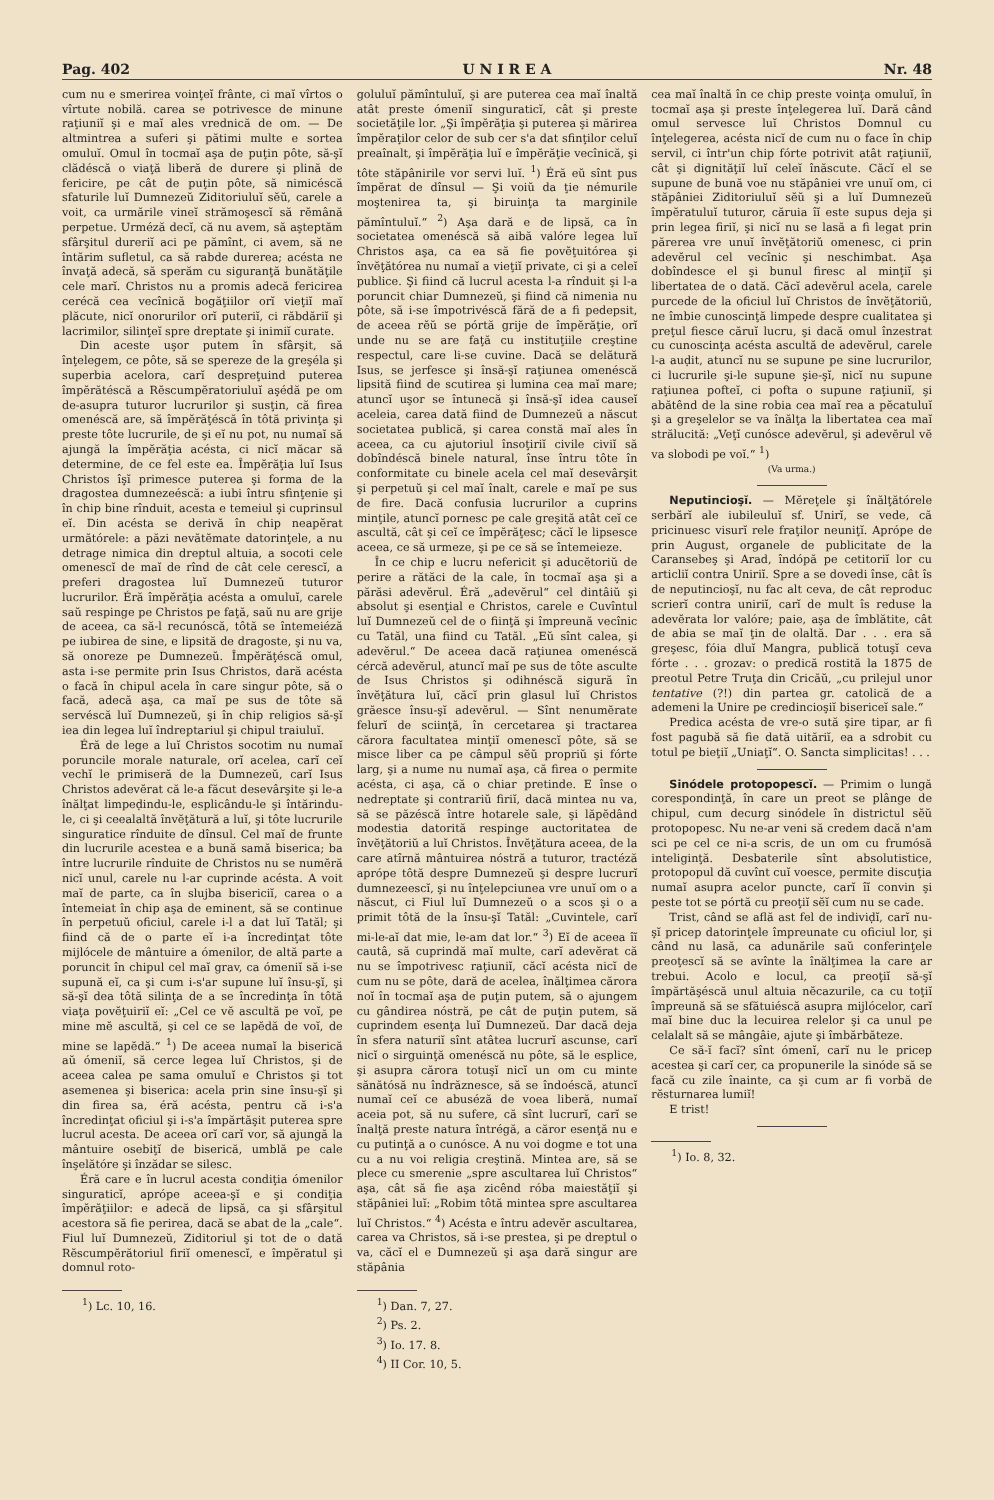Pag. 402 U N I R E A Nr. 48
cum nu e smerirea voinţeĭ frânte, ci maĭ vîrtos o vîrtute nobilă. carea se potrivesce de minune raţiuniĭ şi e maĭ ales vrednică de om. — De altmintrea a suferi şi pătimi multe e sortea omuluĭ. Omul în tocmaĭ aşa de puţin pôte, să-şĭ clădéscă o viaţă liberă de durere şi plină de fericire, pe cât de puţin pôte, să nimicéscă sfaturile luĭ Dumnezeŭ Ziditoriuluĭ sĕŭ, carele a voit, ca urmările vineĭ strămoşescĭ să rĕmână perpetue. Urméză decĭ, că nu avem, să aşteptăm sfârşitul dureriĭ aci pe pămînt, ci avem, să ne întărim sufletul, ca să rabde durerea; acésta ne învaţă adecă, să sperăm cu siguranţă bunătăţile cele marĭ. Christos nu a promis adecă fericirea cerécă cea vecînică bogăţiilor orĭ vieţiĭ maĭ plăcute, nicĭ onorurilor orĭ puteriĭ, ci răbdăriĭ şi lacrimilor, silinţeĭ spre dreptate şi inimiĭ curate.
Din aceste uşor putem în sfârşit, să înţelegem, ce pôte, să se spereze de la greşéla şi superbia acelora, carĭ despreţuind puterea împĕrătéscă a Rĕscumpĕratoriuluĭ aşédă pe om de-asupra tuturor lucrurilor şi susţin, că firea omenéscă are, să împĕrăţéscă în tôtă privinţa şi preste tôte lucrurile, de şi eĭ nu pot, nu numaĭ să ajungă la împĕrăţia acésta, ci nicĭ măcar să determine, de ce fel este ea. Împĕrăţia luĭ Isus Christos îşĭ primesce puterea şi forma de la dragostea dumnezeéscă: a iubi întru sfinţenie şi în chip bine rînduit, acesta e temeiul şi cuprinsul eĭ. Din acésta se derivă în chip neapĕrat următórele: a păzi nevătĕmate datorinţele, a nu detrage nimica din dreptul altuia, a socoti cele omenescĭ de maĭ de rînd de cât cele cerescĭ, a preferi dragostea luĭ Dumnezeŭ tuturor lucrurilor. Éră împĕrăţia acésta a omuluĭ, carele saŭ respinge pe Christos pe faţă, saŭ nu are grije de aceea, ca să-l recunóscă, tôtă se întemeiéză pe iubirea de sine, e lipsită de dragoste, şi nu va, să onoreze pe Dumnezeŭ. Împĕrăţéscă omul, asta i-se permite prin Isus Christos, dară acésta o facă în chipul acela în care singur pôte, să o facă, adecă aşa, ca maĭ pe sus de tôte să servéscă luĭ Dumnezeŭ, şi în chip religios să-şĭ iea din legea luĭ îndreptariul şi chipul traiuluĭ.
Éră de lege a luĭ Christos socotim nu numaĭ poruncile morale naturale, orĭ acelea, carĭ ceĭ vechĭ le primiseră de la Dumnezeŭ, carĭ Isus Christos adevĕrat că le-a făcut desevârşite şi le-a înălţat limpeḍindu-le, esplicându-le şi întărindu-le, ci şi ceealaltă învĕţătură a luĭ, şi tôte lucrurile singuratice rînduite de dînsul. Cel maĭ de frunte din lucrurile acestea e a bună samă biserica; ba între lucrurile rînduite de Christos nu se numĕră nicĭ unul, carele nu l-ar cuprinde acésta. A voit maĭ de parte, ca în slujba bisericiĭ, carea o a întemeiat în chip aşa de eminent, să se continue în perpetuŭ oficiul, carele i-l a dat luĭ Tatăl; şi fiind că de o parte eĭ i-a încredinţat tôte mijlócele de mântuire a ómenilor, de altă parte a poruncit în chipul cel maĭ grav, ca ómeniĭ să i-se supună eĭ, ca şi cum i-s'ar supune luĭ însu-şĭ, şi să-şĭ dea tôtă silinţa de a se încredinţa în tôtă viaţa povĕţuiriĭ eĭ: „Cel ce vĕ ascultă pe voĭ, pe mine mĕ ascultă, şi cel ce se lapĕdă de voĭ, de mine se lapĕdă.“ <sup>1</sup>) De aceea numaĭ la biserică aŭ ómeniĭ, să cerce legea luĭ Christos, şi de aceea calea pe sama omuluĭ e Christos şi tot asemenea şi biserica: acela prin sine însu-şĭ şi din firea sa, éră acésta, pentru că i-s'a încredinţat oficiul şi i-s'a împărtăşit puterea spre lucrul acesta. De aceea orĭ carĭ vor, să ajungă la mântuire osebiţĭ de biserică, umblă pe cale înşelătóre şi înzădar se silesc.
Éră care e în lucrul acesta condiţia ómenilor singuraticĭ, aprópe aceea-şĭ e şi condiţia împĕrăţiilor: e adecă de lipsă, ca şi sfârşitul acestora să fie perirea, dacă se abat de la „cale“. Fiul luĭ Dumnezeŭ, Ziditoriul şi tot de o dată Rĕscumpĕrătoriul firiĭ omenescĭ, e împĕratul şi domnul roto-
<sup>1</sup>) Lc. 10, 16.
goluluĭ pămîntuluĭ, şi are puterea cea maĭ înaltă atât preste ómeniĭ singuraticĭ, cât şi preste societăţile lor. „Şi împĕrăţia şi puterea şi mărirea împĕraţilor celor de sub cer s'a dat sfinţilor celuĭ preaînalt, şi împĕrăţia luĭ e împĕrăţie vecînică, şi tôte stăpânirile vor servi luĭ. <sup>1</sup>) Éră eŭ sînt pus împĕrat de dînsul — Şi voiŭ da ţie némurile moştenirea ta, şi biruinţa ta marginile pămîntuluĭ.“ <sup>2</sup>) Aşa dară e de lipsă, ca în societatea omenéscă să aibă valóre legea luĭ Christos aşa, ca ea să fie povĕţuitórea şi învĕţătórea nu numaĭ a vieţiĭ private, ci şi a celeĭ publice. Şi fiind că lucrul acesta l-a rînduit şi l-a poruncit chiar Dumnezeŭ, şi fiind că nimenia nu pôte, să i-se împotrivéscă fără de a fi pedepsit, de aceea rĕŭ se pórtă grije de împĕrăţie, orĭ unde nu se are faţă cu instituţiile creştine respectul, care li-se cuvine. Dacă se delătură Isus, se jerfesce şi însă-şĭ raţiunea omenéscă lipsită fiind de scutirea şi lumina cea maĭ mare; atuncĭ uşor se întunecă şi însă-şĭ idea causeĭ aceleia, carea dată fiind de Dumnezeŭ a născut societatea publică, şi carea constă maĭ ales în aceea, ca cu ajutoriul însoţiriĭ civile civiĭ să dobîndéscă binele natural, înse întru tôte în conformitate cu binele acela cel maĭ desevârşit şi perpetuŭ şi cel maĭ înalt, carele e maĭ pe sus de fire. Dacă confusia lucrurilor a cuprins minţile, atuncĭ pornesc pe cale greşită atât ceĭ ce ascultă, cât şi ceĭ ce împĕrăţesc; căcĭ le lipsesce aceea, ce să urmeze, şi pe ce să se întemeieze.
În ce chip e lucru nefericit şi aducĕtoriŭ de perire a rătăci de la cale, în tocmaĭ aşa şi a părăsi adevĕrul. Éră „adevĕrul“ cel dintâiŭ şi absolut şi esenţial e Christos, carele e Cuvîntul luĭ Dumnezeŭ cel de o fiinţă şi împreună vecînic cu Tatăl, una fiind cu Tatăl. „Eŭ sînt calea, şi adevĕrul.“ De aceea dacă raţiunea omenéscă cércă adevĕrul, atuncĭ maĭ pe sus de tôte asculte de Isus Christos şi odihnéscă sigură în învĕţătura luĭ, căcĭ prin glasul luĭ Christos grăesce însu-şĭ adevĕrul. — Sînt nenumĕrate felurĭ de sciinţă, în cercetarea şi tractarea cărora facultatea minţiĭ omenescĭ pôte, să se misce liber ca pe câmpul sĕŭ propriŭ şi fórte larg, şi a nume nu numaĭ aşa, că firea o permite acésta, ci aşa, că o chiar pretinde. E înse o nedreptate şi contrariŭ firiĭ, dacă mintea nu va, să se păzéscă între hotarele sale, şi lăpĕdând modestia datorită respinge auctoritatea de învĕţătoriŭ a luĭ Christos. Învĕţătura aceea, de la care atîrnă mântuirea nóstră a tuturor, tractéză aprópe tôtă despre Dumnezeŭ şi despre lucrurĭ dumnezeescĭ, şi nu înţelepciunea vre unuĭ om o a născut, ci Fiul luĭ Dumnezeŭ o a scos şi o a primit tôtă de la însu-şĭ Tatăl: „Cuvintele, carĭ mi-le-aĭ dat mie, le-am dat lor.“ <sup>3</sup>) Eĭ de aceea îĭ cautâ, să cuprindă maĭ multe, carĭ adevĕrat că nu se împotrivesc raţiuniĭ, căcĭ acésta nicĭ de cum nu se pôte, dară de acelea, înălţimea cărora noĭ în tocmaĭ aşa de puţin putem, să o ajungem cu gândirea nóstră, pe cât de puţin putem, să cuprindem esenţa luĭ Dumnezeŭ. Dar dacă deja în sfera naturiĭ sînt atâtea lucrurĭ ascunse, carĭ nicĭ o sirguinţă omenéscă nu pôte, să le esplice, şi asupra cărora totuşĭ nicĭ un om cu minte sănătósă nu îndrăznesce, să se îndoéscă, atuncĭ numaĭ ceĭ ce abuséză de voea liberă, numaĭ aceia pot, să nu sufere, că sînt lucrurĭ, carĭ se înalţă preste natura întrégă, a căror esenţă nu e cu putinţă a o cunósce. A nu voi dogme e tot una cu a nu voi religia creştină. Mintea are, să se plece cu smerenie „spre ascultarea luĭ Christos“ aşa, cât să fie aşa zicênd róba maiestăţiĭ şi stăpâniei luĭ: „Robim tôtă mintea spre ascultarea luĭ Christos.“ <sup>4</sup>) Acésta e întru adevĕr ascultarea, carea va Christos, să i-se prestea, şi pe dreptul o va, căcĭ el e Dumnezeŭ şi aşa dară singur are stăpânia
<sup>1</sup>) Dan. 7, 27.
<sup>2</sup>) Ps. 2.
<sup>3</sup>) Io. 17. 8.
<sup>4</sup>) II Cor. 10, 5.
cea maĭ înaltă în ce chip preste voinţa omuluĭ, în tocmaĭ aşa şi preste înţelegerea luĭ. Dară când omul servesce luĭ Christos Domnul cu înţelegerea, acésta nicĭ de cum nu o face în chip servil, ci într'un chip fórte potrivit atât raţiuniĭ, cât şi dignităţiĭ luĭ celeĭ înăscute. Căcĭ el se supune de bună voe nu stăpâniei vre unuĭ om, ci stăpâniei Ziditoriuluĭ sĕŭ şi a luĭ Dumnezeŭ împĕratuluĭ tuturor, căruia îĭ este supus deja şi prin legea firiĭ, şi nicĭ nu se lasă a fi legat prin părerea vre unuĭ învĕţătoriŭ omenesc, ci prin adevĕrul cel vecînic şi neschimbat. Aşa dobîndesce el şi bunul firesc al minţiĭ şi libertatea de o dată. Căcĭ adevĕrul acela, carele purcede de la oficiul luĭ Christos de învĕţătoriŭ, ne îmbie cunoscinţă limpede despre cualitatea şi preţul fiesce căruĭ lucru, şi dacă omul înzestrat cu cunoscinţa acésta ascultă de adevĕrul, carele l-a auḍit, atuncĭ nu se supune pe sine lucrurilor, ci lucrurile şi-le supune şie-şĭ, nicĭ nu supune raţiunea pofteĭ, ci pofta o supune raţiuniĭ, şi abătênd de la sine robia cea maĭ rea a pĕcatuluĭ şi a greşelelor se va înălţa la libertatea cea maĭ strălucită: „Veţĭ cunósce adevĕrul, şi adevĕrul vĕ va slobodi pe voĭ.“ <sup>1</sup>)
(Va urma.)
Neputincioşĭ. — Mĕreţele şi înălţătórele serbărĭ ale iubileuluĭ sf. Unirĭ, se vede, că pricinuesc visurĭ rele fraţilor neuniţĭ. Aprópe de prin August, organele de publicitate de la Caransebeş şi Arad, îndópă pe cetitoriĭ lor cu articliĭ contra Uniriĭ. Spre a se dovedi înse, cât îs de neputincioşĭ, nu fac alt ceva, de cât reproduc scrierĭ contra uniriĭ, carĭ de mult îs reduse la adevĕrata lor valóre; paie, aşa de îmblătite, cât de abia se maĭ ţin de olaltă. Dar . . . era să greşesc, fóia dluĭ Mangra, publică totuşĭ ceva fórte . . . grozav: o predică rostită la 1875 de preotul Petre Truţa din Cricăŭ, „cu prilejul unor tentative (?!) din partea gr. catolică de a ademeni la Unire pe credincioşiĭ bisericeĭ sale.“
Predica acésta de vre-o sută şire tipar, ar fi fost pagubă să fie dată uităriĭ, ea a sdrobit cu totul pe bieţiĭ „Uniaţĭ“. O. Sancta simplicitas! . . .
Sinódele protopopescĭ. — Primim o lungă corespondinţă, în care un preot se plânge de chipul, cum decurg sinódele în districtul sĕŭ protopopesc. Nu ne-ar veni să credem dacă n'am sci pe cel ce ni-a scris, de un om cu frumósă inteliginţă. Desbaterile sînt absolutistice, protopopul dă cuvînt cuĭ voesce, permite discuţia numaĭ asupra acelor puncte, carĭ îĭ convin şi peste tot se pórtă cu preoţiĭ sĕĭ cum nu se cade.
Trist, când se află ast fel de indiviḍĭ, carĭ nu-şĭ pricep datorinţele împreunate cu oficiul lor, şi când nu lasă, ca adunările saŭ conferinţele preoţescĭ să se avînte la înălţimea la care ar trebui. Acolo e locul, ca preoţiĭ să-şĭ împărtăşéscă unul altuia nĕcazurile, ca cu toţiĭ împreună să se sfătuiéscă asupra mijlócelor, carĭ maĭ bine duc la lecuirea relelor şi ca unul pe celalalt să se mângâie, ajute şi îmbărbăteze.
Ce să-ĭ facĭ? sînt ómenĭ, carĭ nu le pricep acestea şi carĭ cer, ca propunerile la sinóde să se facă cu zile înainte, ca şi cum ar fi vorbă de rĕsturnarea lumiĭ!
E trist!
<sup>1</sup>) Io. 8, 32.